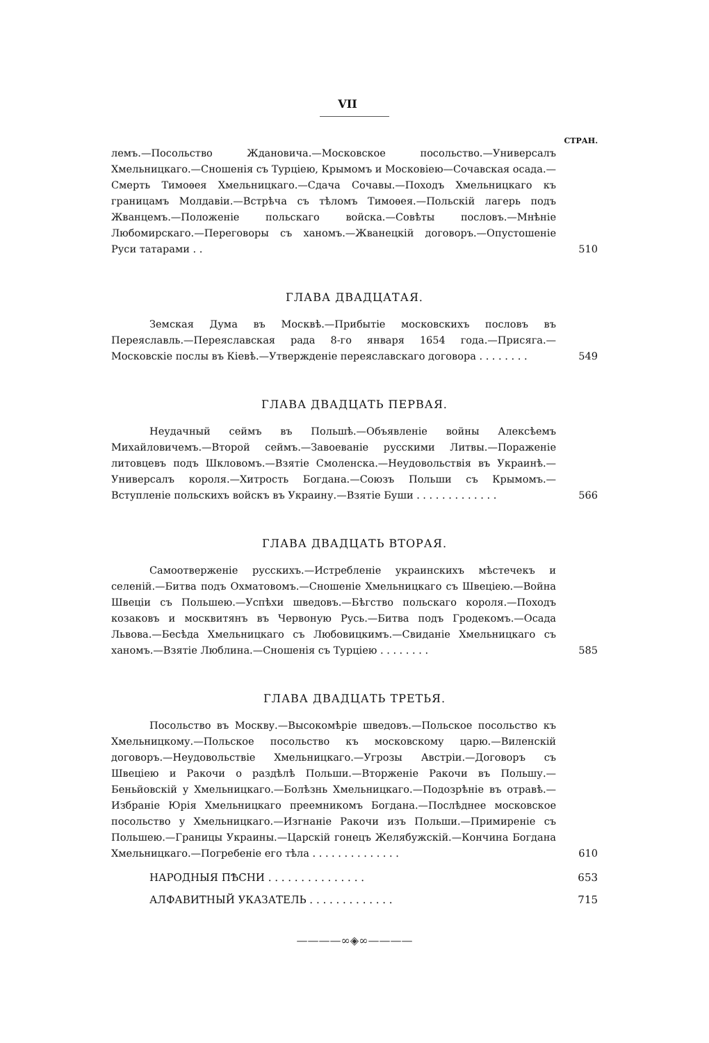VII
СТРАН.
лемъ.—Посольство Ждановича.—Московское посольство.—Универсалъ Хмельницкаго.—Сношенія съ Турціею, Крымомъ и Московіею—Сочавская осада.—Смерть Тимоѳея Хмельницкаго.—Сдача Сочавы.—Походъ Хмельницкаго къ границамъ Молдавіи.—Встрѣча съ тѣломъ Тимоѳея.—Польскій лагерь подъ Жванцемъ.—Положеніе польскаго войска.—Совѣты пословъ.—Мнѣніе Любомирскаго.—Переговоры съ ханомъ.—Жванецкій договоръ.—Опустошеніе Руси татарами . .
510
ГЛАВА ДВАДЦАТАЯ.
Земская Дума въ Москвѣ.—Прибытіе московскихъ пословъ въ Переяславль.—Переяславская рада 8-го января 1654 года.—Присяга.—Московскіе послы въ Кіевѣ.—Утвержденіе переяславскаго договора . . . . . . . .
549
ГЛАВА ДВАДЦАТЬ ПЕРВАЯ.
Неудачный сеймъ въ Польшѣ.—Объявленіе войны Алексѣемъ Михайловичемъ.—Второй сеймъ.—Завоеваніе русскими Литвы.—Пораженіе литовцевъ подъ Шкловомъ.—Взятіе Смоленска.—Неудовольствія въ Украинѣ.—Универсалъ короля.—Хитрость Богдана.—Союзъ Польши съ Крымомъ.—Вступленіе польскихъ войскъ въ Украину.—Взятіе Буши . . . . . . . . . . . . .
566
ГЛАВА ДВАДЦАТЬ ВТОРАЯ.
Самоотверженіе русскихъ.—Истребленіе украинскихъ мѣстечекъ и селеній.—Битва подъ Охматовомъ.—Сношеніе Хмельницкаго съ Швеціею.—Война Швеціи съ Польшею.—Успѣхи шведовъ.—Бѣгство польскаго короля.—Походъ козаковъ и москвитянъ въ Червоную Русь.—Битва подъ Гродекомъ.—Осада Львова.—Бесѣда Хмельницкаго съ Любовицкимъ.—Свиданіе Хмельницкаго съ ханомъ.—Взятіе Люблина.—Сношенія съ Турціею . . . . . . . .
585
ГЛАВА ДВАДЦАТЬ ТРЕТЬЯ.
Посольство въ Москву.—Высокомѣріе шведовъ.—Польское посольство къ Хмельницкому.—Польское посольство къ московскому царю.—Виленскій договоръ.—Неудовольствіе Хмельницкаго.—Угрозы Австріи.—Договоръ съ Швеціею и Ракочи о раздѣлѣ Польши.—Вторженіе Ракочи въ Польшу.—Беньйовскій у Хмельницкаго.—Болѣзнь Хмельницкаго.—Подозрѣніе въ отравѣ.—Избраніе Юрія Хмельницкаго преемникомъ Богдана.—Послѣднее московское посольство у Хмельницкаго.—Изгнаніе Ракочи изъ Польши.—Примиреніе съ Польшею.—Границы Украины.—Царскій гонецъ Желябужскій.—Кончина Богдана Хмельницкаго.—Погребеніе его тѣла . . . . . . . . . . . . . .
610
НАРОДНЫЯ ПѢСНИ . . . . . . . . . . . . . . .
653
АЛФАВИТНЫЙ УКАЗАТЕЛЬ . . . . . . . . . . . . .
715
————∞◈∞————